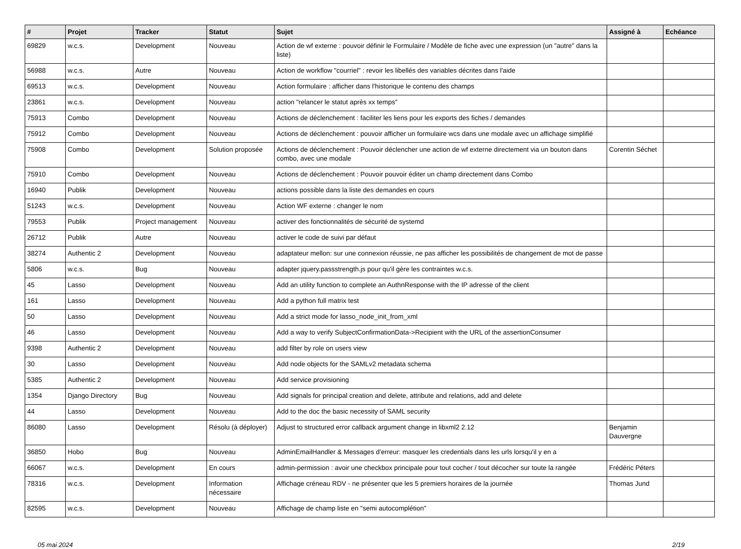| # | Projet | Tracker | Statut | Sujet | Assigné à | Echéance |
| --- | --- | --- | --- | --- | --- | --- |
| 69829 | w.c.s. | Development | Nouveau | Action de wf externe : pouvoir définir le Formulaire / Modèle de fiche avec une expression (un "autre" dans la liste) | | |
| 56988 | w.c.s. | Autre | Nouveau | Action de workflow "courriel" : revoir les libellés des variables décrites dans l'aide | | |
| 69513 | w.c.s. | Development | Nouveau | Action formulaire : afficher dans l'historique le contenu des champs | | |
| 23861 | w.c.s. | Development | Nouveau | action "relancer le statut après xx temps" | | |
| 75913 | Combo | Development | Nouveau | Actions de déclenchement : faciliter les liens pour les exports des fiches / demandes | | |
| 75912 | Combo | Development | Nouveau | Actions de déclenchement : pouvoir afficher un formulaire wcs dans une modale avec un affichage simplifié | | |
| 75908 | Combo | Development | Solution proposée | Actions de déclenchement : Pouvoir déclencher une action de wf externe directement via un bouton dans combo, avec une modale | Corentin Séchet | |
| 75910 | Combo | Development | Nouveau | Actions de déclenchement : Pouvoir pouvoir éditer un champ directement dans Combo | | |
| 16940 | Publik | Development | Nouveau | actions possible dans la liste des demandes en cours | | |
| 51243 | w.c.s. | Development | Nouveau | Action WF externe : changer le nom | | |
| 79553 | Publik | Project management | Nouveau | activer des fonctionnalités de sécurité de systemd | | |
| 26712 | Publik | Autre | Nouveau | activer le code de suivi par défaut | | |
| 38274 | Authentic 2 | Development | Nouveau | adaptateur mellon: sur une connexion réussie, ne pas afficher les possibilités de changement de mot de passe | | |
| 5806 | w.c.s. | Bug | Nouveau | adapter jquery.passstrength.js pour qu'il gère les contraintes w.c.s. | | |
| 45 | Lasso | Development | Nouveau | Add an utility function to complete an AuthnResponse with the IP adresse of the client | | |
| 161 | Lasso | Development | Nouveau | Add a python full matrix test | | |
| 50 | Lasso | Development | Nouveau | Add a strict mode for lasso_node_init_from_xml | | |
| 46 | Lasso | Development | Nouveau | Add a way to verify SubjectConfirmationData->Recipient with the URL of the assertionConsumer | | |
| 9398 | Authentic 2 | Development | Nouveau | add filter by role on users view | | |
| 30 | Lasso | Development | Nouveau | Add node objects for the SAMLv2 metadata schema | | |
| 5385 | Authentic 2 | Development | Nouveau | Add service provisioning | | |
| 1354 | Django Directory | Bug | Nouveau | Add signals for principal creation and delete, attribute and relations, add and delete | | |
| 44 | Lasso | Development | Nouveau | Add to the doc the basic necessity of SAML security | | |
| 86080 | Lasso | Development | Résolu (à déployer) | Adjust to structured error callback argument change in libxml2 2.12 | Benjamin Dauvergne | |
| 36850 | Hobo | Bug | Nouveau | AdminEmailHandler & Messages d'erreur: masquer les credentials dans les urls lorsqu'il y en a | | |
| 66067 | w.c.s. | Development | En cours | admin-permission : avoir une checkbox principale pour tout cocher / tout décocher sur toute la rangée | Frédéric Péters | |
| 78316 | w.c.s. | Development | Information nécessaire | Affichage créneau RDV - ne présenter que les 5 premiers horaires de la journée | Thomas Jund | |
| 82595 | w.c.s. | Development | Nouveau | Affichage de champ liste en "semi autocomplétion" | | |
05 mai 2024 2/19